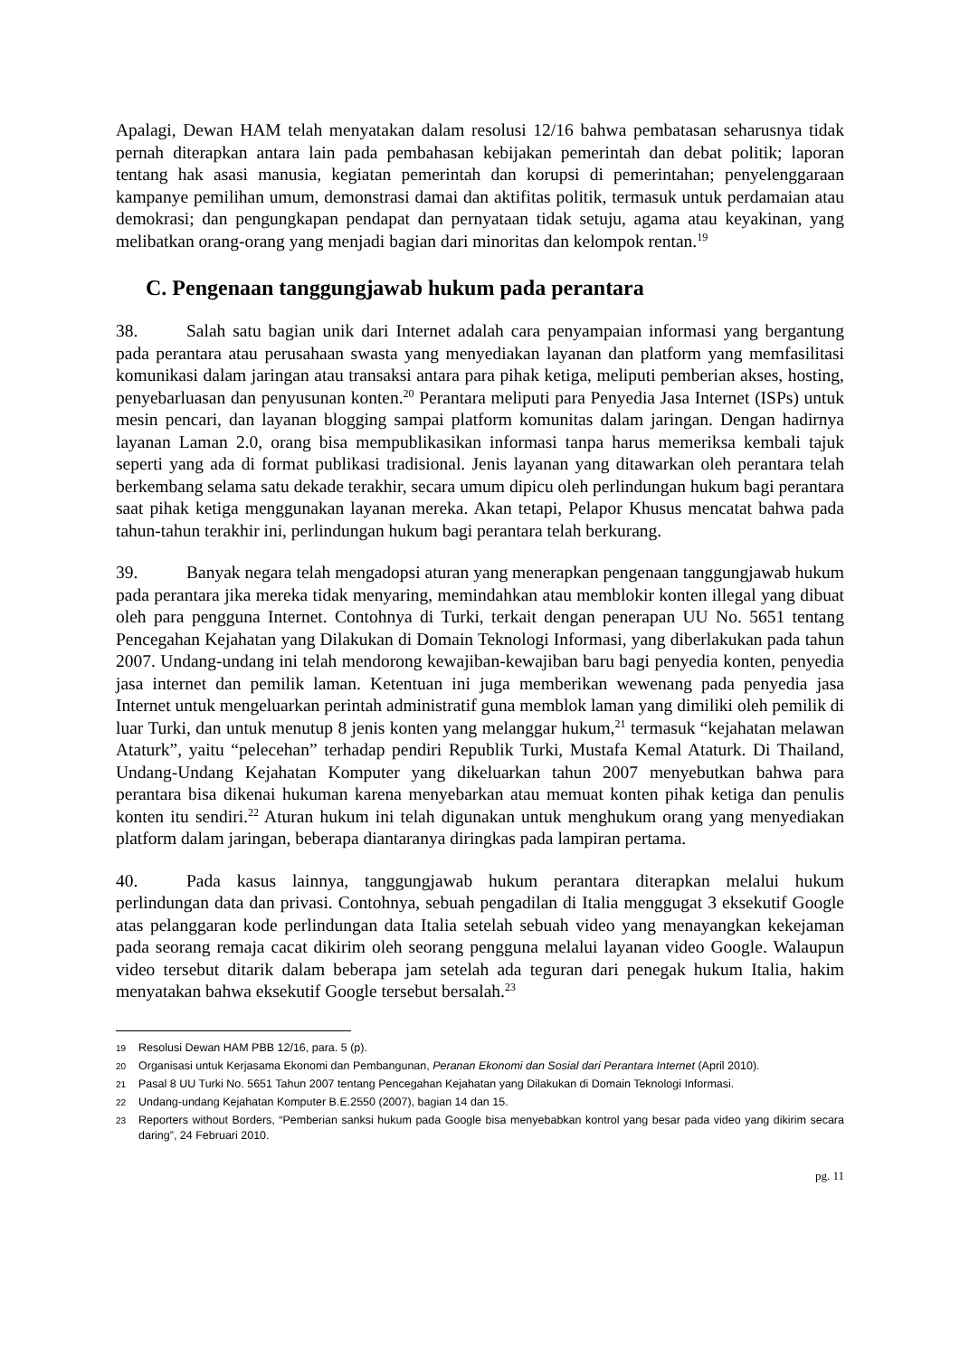Apalagi, Dewan HAM telah menyatakan dalam resolusi 12/16 bahwa pembatasan seharusnya tidak pernah diterapkan antara lain pada pembahasan kebijakan pemerintah dan debat politik; laporan tentang hak asasi manusia, kegiatan pemerintah dan korupsi di pemerintahan; penyelenggaraan kampanye pemilihan umum, demonstrasi damai dan aktifitas politik, termasuk untuk perdamaian atau demokrasi; dan pengungkapan pendapat dan pernyataan tidak setuju, agama atau keyakinan, yang melibatkan orang-orang yang menjadi bagian dari minoritas dan kelompok rentan.<sup>19</sup>
C. Pengenaan tanggungjawab hukum pada perantara
38. Salah satu bagian unik dari Internet adalah cara penyampaian informasi yang bergantung pada perantara atau perusahaan swasta yang menyediakan layanan dan platform yang memfasilitasi komunikasi dalam jaringan atau transaksi antara para pihak ketiga, meliputi pemberian akses, hosting, penyebarluasan dan penyusunan konten.<sup>20</sup> Perantara meliputi para Penyedia Jasa Internet (ISPs) untuk mesin pencari, dan layanan blogging sampai platform komunitas dalam jaringan. Dengan hadirnya layanan Laman 2.0, orang bisa mempublikasikan informasi tanpa harus memeriksa kembali tajuk seperti yang ada di format publikasi tradisional. Jenis layanan yang ditawarkan oleh perantara telah berkembang selama satu dekade terakhir, secara umum dipicu oleh perlindungan hukum bagi perantara saat pihak ketiga menggunakan layanan mereka. Akan tetapi, Pelapor Khusus mencatat bahwa pada tahun-tahun terakhir ini, perlindungan hukum bagi perantara telah berkurang.
39. Banyak negara telah mengadopsi aturan yang menerapkan pengenaan tanggungjawab hukum pada perantara jika mereka tidak menyaring, memindahkan atau memblokir konten illegal yang dibuat oleh para pengguna Internet. Contohnya di Turki, terkait dengan penerapan UU No. 5651 tentang Pencegahan Kejahatan yang Dilakukan di Domain Teknologi Informasi, yang diberlakukan pada tahun 2007. Undang-undang ini telah mendorong kewajiban-kewajiban baru bagi penyedia konten, penyedia jasa internet dan pemilik laman. Ketentuan ini juga memberikan wewenang pada penyedia jasa Internet untuk mengeluarkan perintah administratif guna memblok laman yang dimiliki oleh pemilik di luar Turki, dan untuk menutup 8 jenis konten yang melanggar hukum,<sup>21</sup> termasuk “kejahatan melawan Ataturk”, yaitu “pelecehan” terhadap pendiri Republik Turki, Mustafa Kemal Ataturk. Di Thailand, Undang-Undang Kejahatan Komputer yang dikeluarkan tahun 2007 menyebutkan bahwa para perantara bisa dikenai hukuman karena menyebarkan atau memuat konten pihak ketiga dan penulis konten itu sendiri.<sup>22</sup> Aturan hukum ini telah digunakan untuk menghukum orang yang menyediakan platform dalam jaringan, beberapa diantaranya diringkas pada lampiran pertama.
40. Pada kasus lainnya, tanggungjawab hukum perantara diterapkan melalui hukum perlindungan data dan privasi. Contohnya, sebuah pengadilan di Italia menggugat 3 eksekutif Google atas pelanggaran kode perlindungan data Italia setelah sebuah video yang menayangkan kekejaman pada seorang remaja cacat dikirim oleh seorang pengguna melalui layanan video Google. Walaupun video tersebut ditarik dalam beberapa jam setelah ada teguran dari penegak hukum Italia, hakim menyatakan bahwa eksekutif Google tersebut bersalah.<sup>23</sup>
19 Resolusi Dewan HAM PBB 12/16, para. 5 (p).
20 Organisasi untuk Kerjasama Ekonomi dan Pembangunan, Peranan Ekonomi dan Sosial dari Perantara Internet (April 2010).
21 Pasal 8 UU Turki No. 5651 Tahun 2007 tentang Pencegahan Kejahatan yang Dilakukan di Domain Teknologi Informasi.
22 Undang-undang Kejahatan Komputer B.E.2550 (2007), bagian 14 dan 15.
23 Reporters without Borders, “Pemberian sanksi hukum pada Google bisa menyebabkan kontrol yang besar pada video yang dikirim secara daring”, 24 Februari 2010.
pg. 11